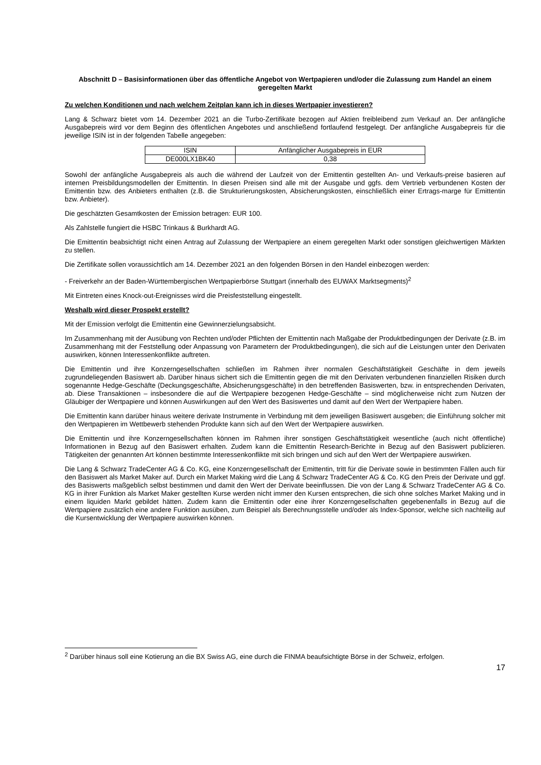Abschnitt D – Basisinformationen über das öffentliche Angebot von Wertpapieren und/oder die Zulassung zum Handel an einem geregelten Markt
Zu welchen Konditionen und nach welchem Zeitplan kann ich in dieses Wertpapier investieren?
Lang & Schwarz bietet vom 14. Dezember 2021 an die Turbo-Zertifikate bezogen auf Aktien freibleibend zum Verkauf an. Der anfängliche Ausgabepreis wird vor dem Beginn des öffentlichen Angebotes und anschließend fortlaufend festgelegt. Der anfängliche Ausgabepreis für die jeweilige ISIN ist in der folgenden Tabelle angegeben:
| ISIN | Anfänglicher Ausgabepreis in EUR |
| --- | --- |
| DE000LX1BK40 | 0,38 |
Sowohl der anfängliche Ausgabepreis als auch die während der Laufzeit von der Emittentin gestellten An- und Verkaufs-preise basieren auf internen Preisbildungsmodellen der Emittentin. In diesen Preisen sind alle mit der Ausgabe und ggfs. dem Vertrieb verbundenen Kosten der Emittentin bzw. des Anbieters enthalten (z.B. die Strukturierungskosten, Absicherungskosten, einschließlich einer Ertrags-marge für Emittentin bzw. Anbieter).
Die geschätzten Gesamtkosten der Emission betragen: EUR 100.
Als Zahlstelle fungiert die HSBC Trinkaus & Burkhardt AG.
Die Emittentin beabsichtigt nicht einen Antrag auf Zulassung der Wertpapiere an einem geregelten Markt oder sonstigen gleichwertigen Märkten zu stellen.
Die Zertifikate sollen voraussichtlich am 14. Dezember 2021 an den folgenden Börsen in den Handel einbezogen werden:
- Freiverkehr an der Baden-Württembergischen Wertpapierbörse Stuttgart (innerhalb des EUWAX Marktsegments)<sup>2</sup>
Mit Eintreten eines Knock-out-Ereignisses wird die Preisfeststellung eingestellt.
Weshalb wird dieser Prospekt erstellt?
Mit der Emission verfolgt die Emittentin eine Gewinnerzielungsabsicht.
Im Zusammenhang mit der Ausübung von Rechten und/oder Pflichten der Emittentin nach Maßgabe der Produktbedingungen der Derivate (z.B. im Zusammenhang mit der Feststellung oder Anpassung von Parametern der Produktbedingungen), die sich auf die Leistungen unter den Derivaten auswirken, können Interessenkonflikte auftreten.
Die Emittentin und ihre Konzerngesellschaften schließen im Rahmen ihrer normalen Geschäftstätigkeit Geschäfte in dem jeweils zugrundeliegenden Basiswert ab. Darüber hinaus sichert sich die Emittentin gegen die mit den Derivaten verbundenen finanziellen Risiken durch sogenannte Hedge-Geschäfte (Deckungsgeschäfte, Absicherungsgeschäfte) in den betreffenden Basiswerten, bzw. in entsprechenden Derivaten, ab. Diese Transaktionen – insbesondere die auf die Wertpapiere bezogenen Hedge-Geschäfte – sind möglicherweise nicht zum Nutzen der Gläubiger der Wertpapiere und können Auswirkungen auf den Wert des Basiswertes und damit auf den Wert der Wertpapiere haben.
Die Emittentin kann darüber hinaus weitere derivate Instrumente in Verbindung mit dem jeweiligen Basiswert ausgeben; die Einführung solcher mit den Wertpapieren im Wettbewerb stehenden Produkte kann sich auf den Wert der Wertpapiere auswirken.
Die Emittentin und ihre Konzerngesellschaften können im Rahmen ihrer sonstigen Geschäftstätigkeit wesentliche (auch nicht öffentliche) Informationen in Bezug auf den Basiswert erhalten. Zudem kann die Emittentin Research-Berichte in Bezug auf den Basiswert publizieren. Tätigkeiten der genannten Art können bestimmte Interessenkonflikte mit sich bringen und sich auf den Wert der Wertpapiere auswirken.
Die Lang & Schwarz TradeCenter AG & Co. KG, eine Konzerngesellschaft der Emittentin, tritt für die Derivate sowie in bestimmten Fällen auch für den Basiswert als Market Maker auf. Durch ein Market Making wird die Lang & Schwarz TradeCenter AG & Co. KG den Preis der Derivate und ggf. des Basiswerts maßgeblich selbst bestimmen und damit den Wert der Derivate beeinflussen. Die von der Lang & Schwarz TradeCenter AG & Co. KG in ihrer Funktion als Market Maker gestellten Kurse werden nicht immer den Kursen entsprechen, die sich ohne solches Market Making und in einem liquiden Markt gebildet hätten. Zudem kann die Emittentin oder eine ihrer Konzerngesellschaften gegebenenfalls in Bezug auf die Wertpapiere zusätzlich eine andere Funktion ausüben, zum Beispiel als Berechnungsstelle und/oder als Index-Sponsor, welche sich nachteilig auf die Kursentwicklung der Wertpapiere auswirken können.
<sup>2</sup> Darüber hinaus soll eine Kotierung an die BX Swiss AG, eine durch die FINMA beaufsichtigte Börse in der Schweiz, erfolgen.
17